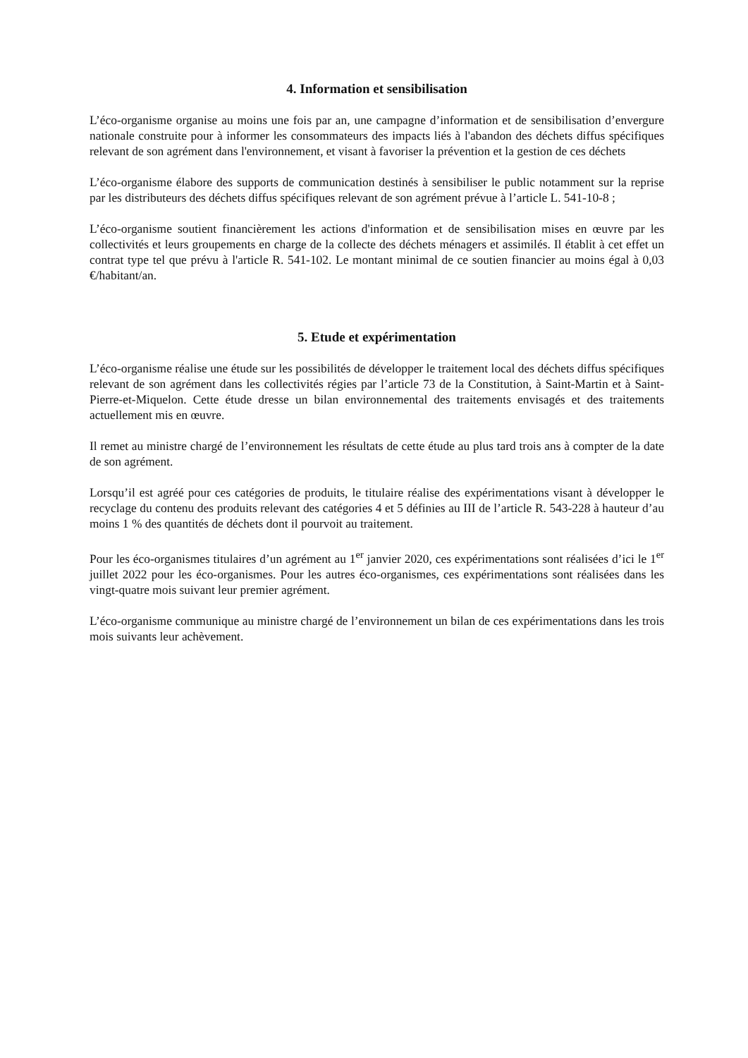4. Information et sensibilisation
L’éco-organisme organise au moins une fois par an, une campagne d’information et de sensibilisation d’envergure nationale construite pour à informer les consommateurs des impacts liés à l'abandon des déchets diffus spécifiques relevant de son agrément dans l'environnement, et visant à favoriser la prévention et la gestion de ces déchets
L’éco-organisme élabore des supports de communication destinés à sensibiliser le public notamment sur la reprise par les distributeurs des déchets diffus spécifiques relevant de son agrément prévue à l’article L. 541-10-8 ;
L’éco-organisme soutient financièrement les actions d'information et de sensibilisation mises en œuvre par les collectivités et leurs groupements en charge de la collecte des déchets ménagers et assimilés. Il établit à cet effet un contrat type tel que prévu à l'article R. 541-102. Le montant minimal de ce soutien financier au moins égal à 0,03 €/habitant/an.
5. Etude et expérimentation
L’éco-organisme réalise une étude sur les possibilités de développer le traitement local des déchets diffus spécifiques relevant de son agrément dans les collectivités régies par l’article 73 de la Constitution, à Saint-Martin et à Saint-Pierre-et-Miquelon. Cette étude dresse un bilan environnemental des traitements envisagés et des traitements actuellement mis en œuvre.
Il remet au ministre chargé de l’environnement les résultats de cette étude au plus tard trois ans à compter de la date de son agrément.
Lorsqu’il est agréé pour ces catégories de produits, le titulaire réalise des expérimentations visant à développer le recyclage du contenu des produits relevant des catégories 4 et 5 définies au III de l’article R. 543-228 à hauteur d’au moins 1 % des quantités de déchets dont il pourvoit au traitement.
Pour les éco-organismes titulaires d’un agrément au 1<sup>er</sup> janvier 2020, ces expérimentations sont réalisées d’ici le 1<sup>er</sup> juillet 2022 pour les éco-organismes. Pour les autres éco-organismes, ces expérimentations sont réalisées dans les vingt-quatre mois suivant leur premier agrément.
L’éco-organisme communique au ministre chargé de l’environnement un bilan de ces expérimentations dans les trois mois suivants leur achèvement.